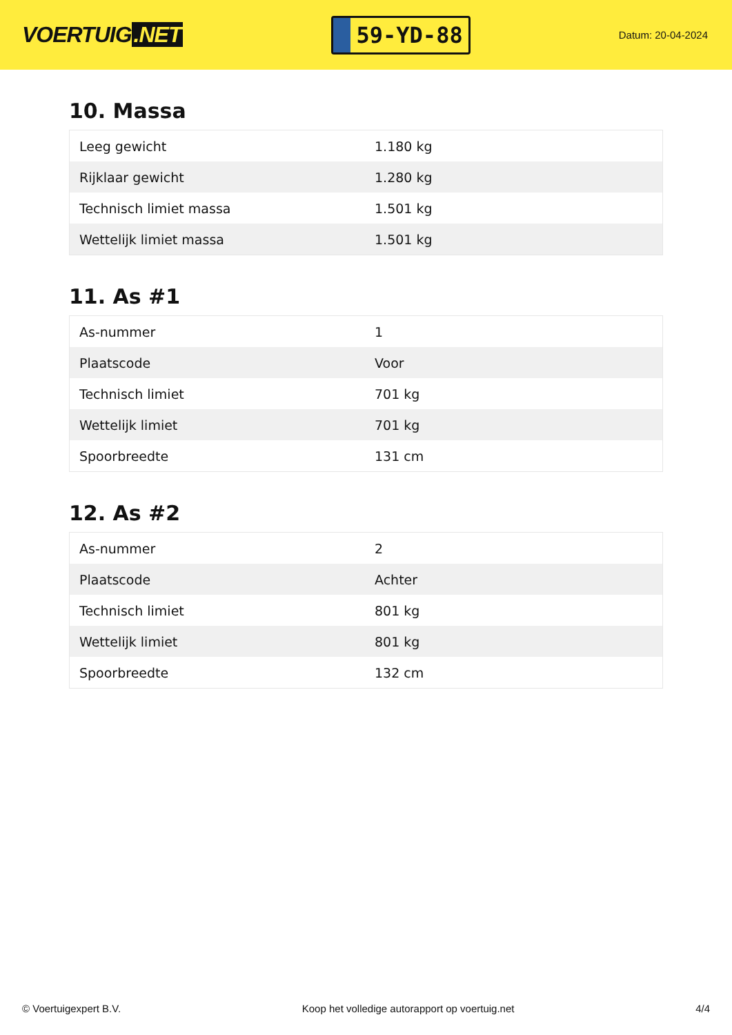VOERTUIG.NET
59-YD-88
Datum: 20-04-2024
10. Massa
| Leeg gewicht | 1.180 kg |
| Rijklaar gewicht | 1.280 kg |
| Technisch limiet massa | 1.501 kg |
| Wettelijk limiet massa | 1.501 kg |
11. As #1
| As-nummer | 1 |
| Plaatscode | Voor |
| Technisch limiet | 701 kg |
| Wettelijk limiet | 701 kg |
| Spoorbreedte | 131 cm |
12. As #2
| As-nummer | 2 |
| Plaatscode | Achter |
| Technisch limiet | 801 kg |
| Wettelijk limiet | 801 kg |
| Spoorbreedte | 132 cm |
© Voertuigexpert B.V. Koop het volledige autorapport op voertuig.net 4/4